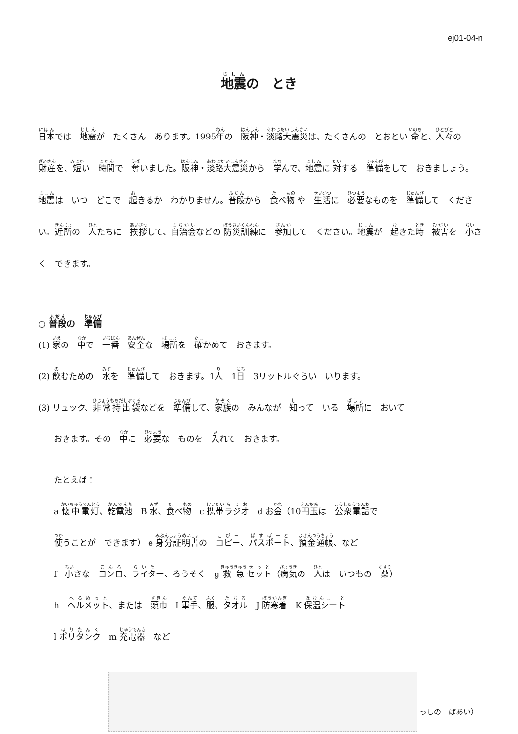ej01-04-n
地震の　とき
日本では　地震が　たくさん　あります。1995年の　阪神・淡路大震災は、たくさんの　とおとい 命と、人々の　財産を、短い　時間で　奪いました。阪神・淡路大震災から　学んで、地震に 対する　準備をして　おきましょう。地震は　いつ　どこで　起きるか　わかりません。普段から　食べ物 や　生活に　必要なものを　準備して　ください。近所の　人たちに　挨拶して、自治会などの 防災訓練に　参加して　ください。地震が　起きた時　被害を　小さく　できます。
○ 普段の　準備
(1) 家の　中で　一番　安全な　場所を　確かめて　おきます。
(2) 飲むための　水を　準備して　おきます。1人　1日　3リットルぐらい　いります。
(3) リュック、非常持出袋などを　準備して、家族の　みんなが　知って　いる　場所に　おいて
おきます。その　中に　必要な　ものを　入れて　おきます。
たとえば：
a 懐中電灯、乾電池　B 水、食べ物　c 携帯ラジオ　d お金（10円玉は　公衆電話で
使うことが　できます） e 身分証明書の　コピー、パスポート、預金通帳、など
f　小さな　コンロ、ライター、ろうそく　g 救急セット（病気の　人は　いつもの　薬）
h　ヘルメット、または　頭巾　I 軍手、服、タオル　J 防寒着　K 保温シート
l ポリタンク　m 充電器　など
っしの　ばあい）